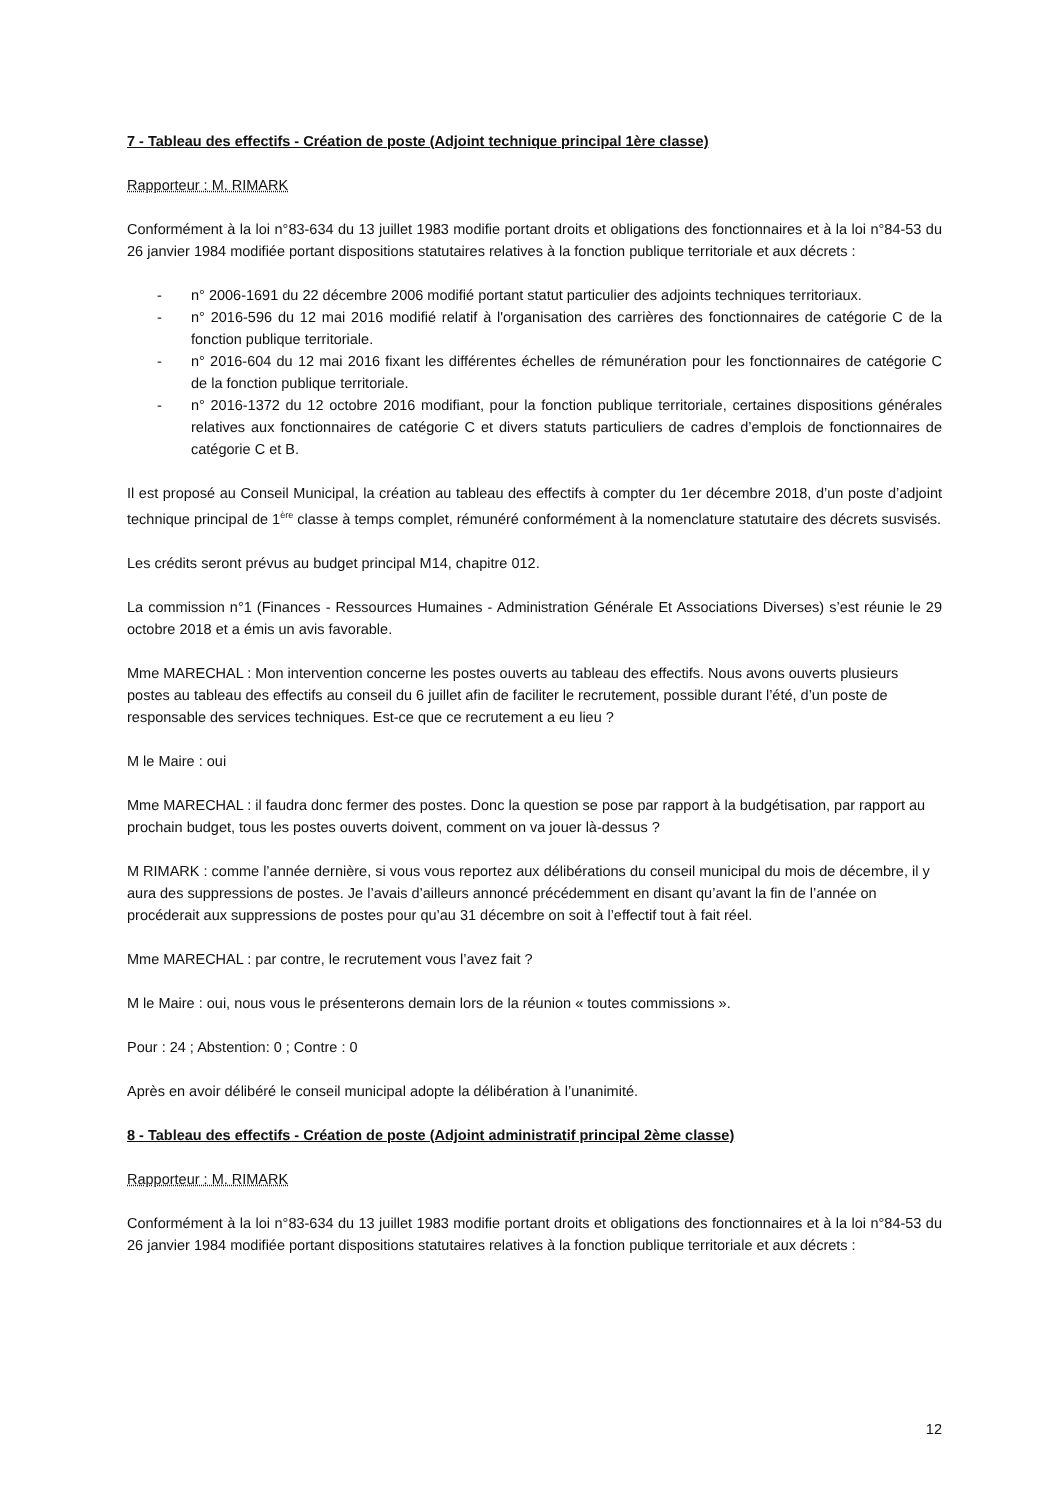7 - Tableau des effectifs - Création de poste (Adjoint technique principal 1ère classe)
Rapporteur : M. RIMARK
Conformément à la loi n°83-634 du 13 juillet 1983 modifie portant droits et obligations des fonctionnaires et à la loi n°84-53 du 26 janvier 1984 modifiée portant dispositions statutaires relatives à la fonction publique territoriale et aux décrets :
- n° 2006-1691 du 22 décembre 2006 modifié portant statut particulier des adjoints techniques territoriaux.
- n° 2016-596 du 12 mai 2016 modifié relatif à l'organisation des carrières des fonctionnaires de catégorie C de la fonction publique territoriale.
- n° 2016-604 du 12 mai 2016 fixant les différentes échelles de rémunération pour les fonctionnaires de catégorie C de la fonction publique territoriale.
- n° 2016-1372 du 12 octobre 2016 modifiant, pour la fonction publique territoriale, certaines dispositions générales relatives aux fonctionnaires de catégorie C et divers statuts particuliers de cadres d’emplois de fonctionnaires de catégorie C et B.
Il est proposé au Conseil Municipal, la création au tableau des effectifs à compter du 1er décembre 2018, d’un poste d’adjoint technique principal de 1<sup>ère</sup> classe à temps complet, rémunéré conformément à la nomenclature statutaire des décrets susvisés.
Les crédits seront prévus au budget principal M14, chapitre 012.
La commission n°1 (Finances - Ressources Humaines - Administration Générale Et Associations Diverses) s’est réunie le 29 octobre 2018 et a émis un avis favorable.
Mme MARECHAL : Mon intervention concerne les postes ouverts au tableau des effectifs. Nous avons ouverts plusieurs postes au tableau des effectifs au conseil du 6 juillet afin de faciliter le recrutement, possible durant l’été, d’un poste de responsable des services techniques. Est-ce que ce recrutement a eu lieu ?
M le Maire : oui
Mme MARECHAL : il faudra donc fermer des postes. Donc la question se pose par rapport à la budgétisation, par rapport au prochain budget, tous les postes ouverts doivent, comment on va jouer là-dessus ?
M RIMARK : comme l’année dernière, si vous vous reportez aux délibérations du conseil municipal du mois de décembre, il y aura des suppressions de postes. Je l’avais d’ailleurs annoncé précédemment en disant qu’avant la fin de l’année on procéderait aux suppressions de postes pour qu’au 31 décembre on soit à l’effectif tout à fait réel.
Mme MARECHAL : par contre, le recrutement vous l’avez fait ?
M le Maire : oui, nous vous le présenterons demain lors de la réunion « toutes commissions ».
Pour : 24 ; Abstention: 0 ; Contre : 0
Après en avoir délibéré le conseil municipal adopte la délibération à l’unanimité.
8 - Tableau des effectifs - Création de poste (Adjoint administratif principal 2ème classe)
Rapporteur : M. RIMARK
Conformément à la loi n°83-634 du 13 juillet 1983 modifie portant droits et obligations des fonctionnaires et à la loi n°84-53 du 26 janvier 1984 modifiée portant dispositions statutaires relatives à la fonction publique territoriale et aux décrets :
12